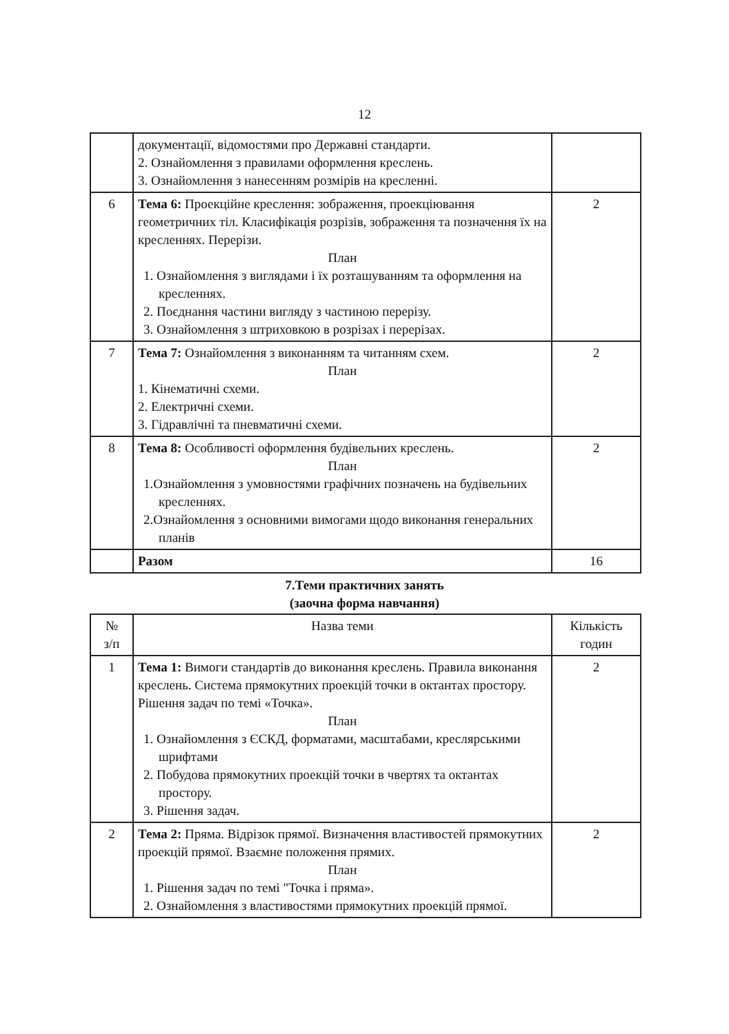12
| | документації, відомостями про Державні стандарти. 2. Ознайомлення з правилами оформлення креслень. 3. Ознайомлення з нанесенням розмірів на кресленні. | |
| 6 | Тема 6: Проекційне креслення: зображення, проекціювання геометричних тіл. Класифікація розрізів, зображення та позначення їх на кресленнях. Перерізи. План 1. Ознайомлення з виглядами і їх розташуванням та оформлення на кресленнях. 2. Поєднання частини вигляду з частиною перерізу. 3. Ознайомлення з штриховкою в розрізах і перерізах. | 2 |
| 7 | Тема 7: Ознайомлення з виконанням та читанням схем. План 1. Кінематичні схеми. 2. Електричні схеми. 3. Гідравлічні та пневматичні схеми. | 2 |
| 8 | Тема 8: Особливості оформлення будівельних креслень. План 1.Ознайомлення з умовностями графічних позначень на будівельних кресленнях. 2.Ознайомлення з основними вимогами щодо виконання генеральних планів | 2 |
| | Разом | 16 |
7.Теми практичних занять
(заочна форма навчання)
| № з/п | Назва теми | Кількість годин |
| --- | --- | --- |
| 1 | Тема 1: Вимоги стандартів до виконання креслень. Правила виконання креслень. Система прямокутних проекцій точки в октантах простору. Рішення задач по темі «Точка». План 1. Ознайомлення з ЄСКД, форматами, масштабами, креслярськими шрифтами 2. Побудова прямокутних проекцій точки в чвертях та октантах простору. 3. Рішення задач. | 2 |
| 2 | Тема 2: Пряма. Відрізок прямої. Визначення властивостей прямокутних проекцій прямої. Взаємне положення прямих. План 1. Рішення задач по темі "Точка і пряма». 2. Ознайомлення з властивостями прямокутних проекцій прямої. | 2 |